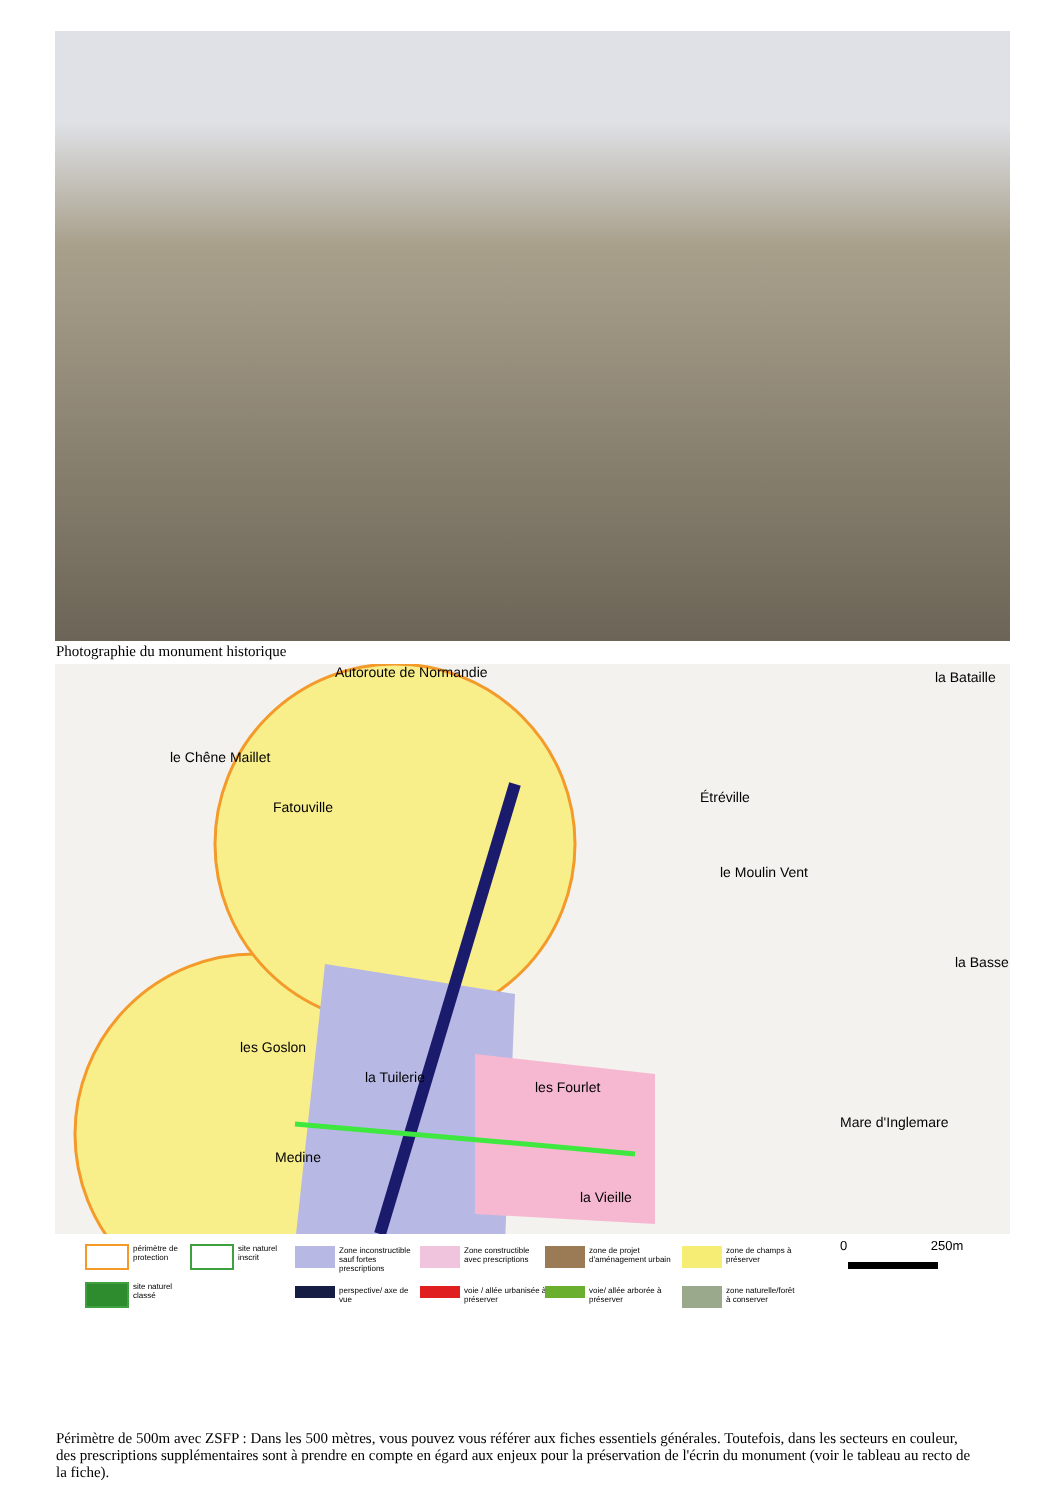Photographie du monument historique
Autoroute de Normandie la Bataille
le Chêne Maillet
Fatouville
Étréville
le Moulin Vent
la Basse
les Goslon
la Tuilerie
les Fourlet
Medine
la Vieille
Mare d'Inglemare
périmètre de
protection
site naturel
inscrit
site naturel
classé
Zone inconstructible
sauf fortes
prescriptions
Zone constructible
avec prescriptions
zone de projet
d'aménagement urbain
zone de champs à
préserver
perspective/ axe de
vue
voie / allée urbanisée à
préserver
voie/ allée arborée à
préserver
zone naturelle/forêt
à conserver
0 250m
Périmètre de 500m avec ZSFP : Dans les 500 mètres, vous pouvez vous référer aux fiches essentiels générales. Toutefois, dans les secteurs en couleur, des prescriptions supplémentaires sont à prendre en compte en égard aux enjeux pour la préservation de l'écrin du monument (voir le tableau au recto de la fiche).